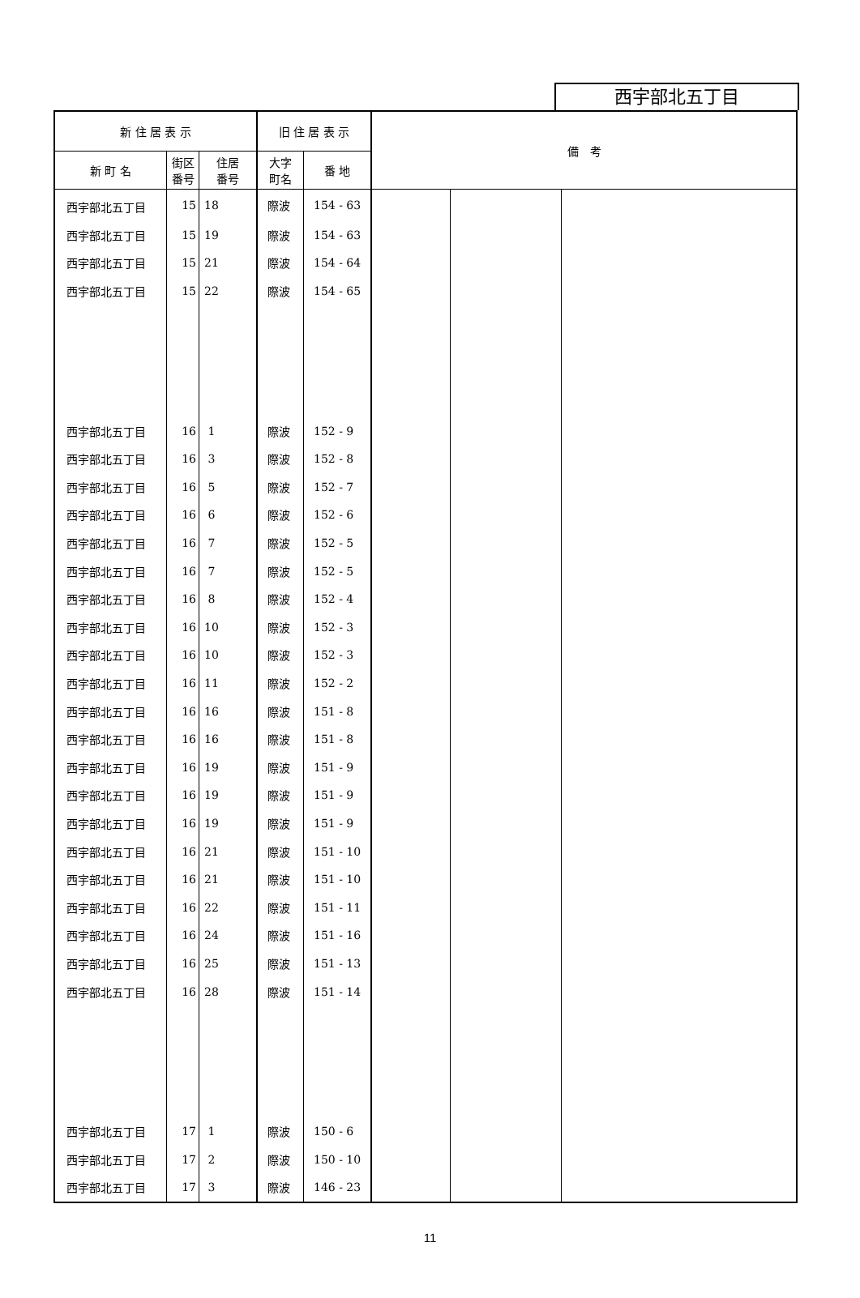西宇部北五丁目
| 新 住 居 表 示 | | | 旧 住 居 表 示 | | 備 考 | | |
| --- | --- | --- | --- | --- | --- | --- | --- |
| 新 町 名 | 街区 番号 | 住居 番号 | 大字 町名 | 番 地 | | | |
| 西宇部北五丁目 | 15 | 18 | 際波 | 154 - 63 | | | |
| 西宇部北五丁目 | 15 | 19 | 際波 | 154 - 63 | | | |
| 西宇部北五丁目 | 15 | 21 | 際波 | 154 - 64 | | | |
| 西宇部北五丁目 | 15 | 22 | 際波 | 154 - 65 | | | |
| 西宇部北五丁目 | 16 | 1 | 際波 | 152 - 9 | | | |
| 西宇部北五丁目 | 16 | 3 | 際波 | 152 - 8 | | | |
| 西宇部北五丁目 | 16 | 5 | 際波 | 152 - 7 | | | |
| 西宇部北五丁目 | 16 | 6 | 際波 | 152 - 6 | | | |
| 西宇部北五丁目 | 16 | 7 | 際波 | 152 - 5 | | | |
| 西宇部北五丁目 | 16 | 7 | 際波 | 152 - 5 | | | |
| 西宇部北五丁目 | 16 | 8 | 際波 | 152 - 4 | | | |
| 西宇部北五丁目 | 16 | 10 | 際波 | 152 - 3 | | | |
| 西宇部北五丁目 | 16 | 10 | 際波 | 152 - 3 | | | |
| 西宇部北五丁目 | 16 | 11 | 際波 | 152 - 2 | | | |
| 西宇部北五丁目 | 16 | 16 | 際波 | 151 - 8 | | | |
| 西宇部北五丁目 | 16 | 16 | 際波 | 151 - 8 | | | |
| 西宇部北五丁目 | 16 | 19 | 際波 | 151 - 9 | | | |
| 西宇部北五丁目 | 16 | 19 | 際波 | 151 - 9 | | | |
| 西宇部北五丁目 | 16 | 19 | 際波 | 151 - 9 | | | |
| 西宇部北五丁目 | 16 | 21 | 際波 | 151 - 10 | | | |
| 西宇部北五丁目 | 16 | 21 | 際波 | 151 - 10 | | | |
| 西宇部北五丁目 | 16 | 22 | 際波 | 151 - 11 | | | |
| 西宇部北五丁目 | 16 | 24 | 際波 | 151 - 16 | | | |
| 西宇部北五丁目 | 16 | 25 | 際波 | 151 - 13 | | | |
| 西宇部北五丁目 | 16 | 28 | 際波 | 151 - 14 | | | |
| 西宇部北五丁目 | 17 | 1 | 際波 | 150 - 6 | | | |
| 西宇部北五丁目 | 17 | 2 | 際波 | 150 - 10 | | | |
| 西宇部北五丁目 | 17 | 3 | 際波 | 146 - 23 | | | |
11